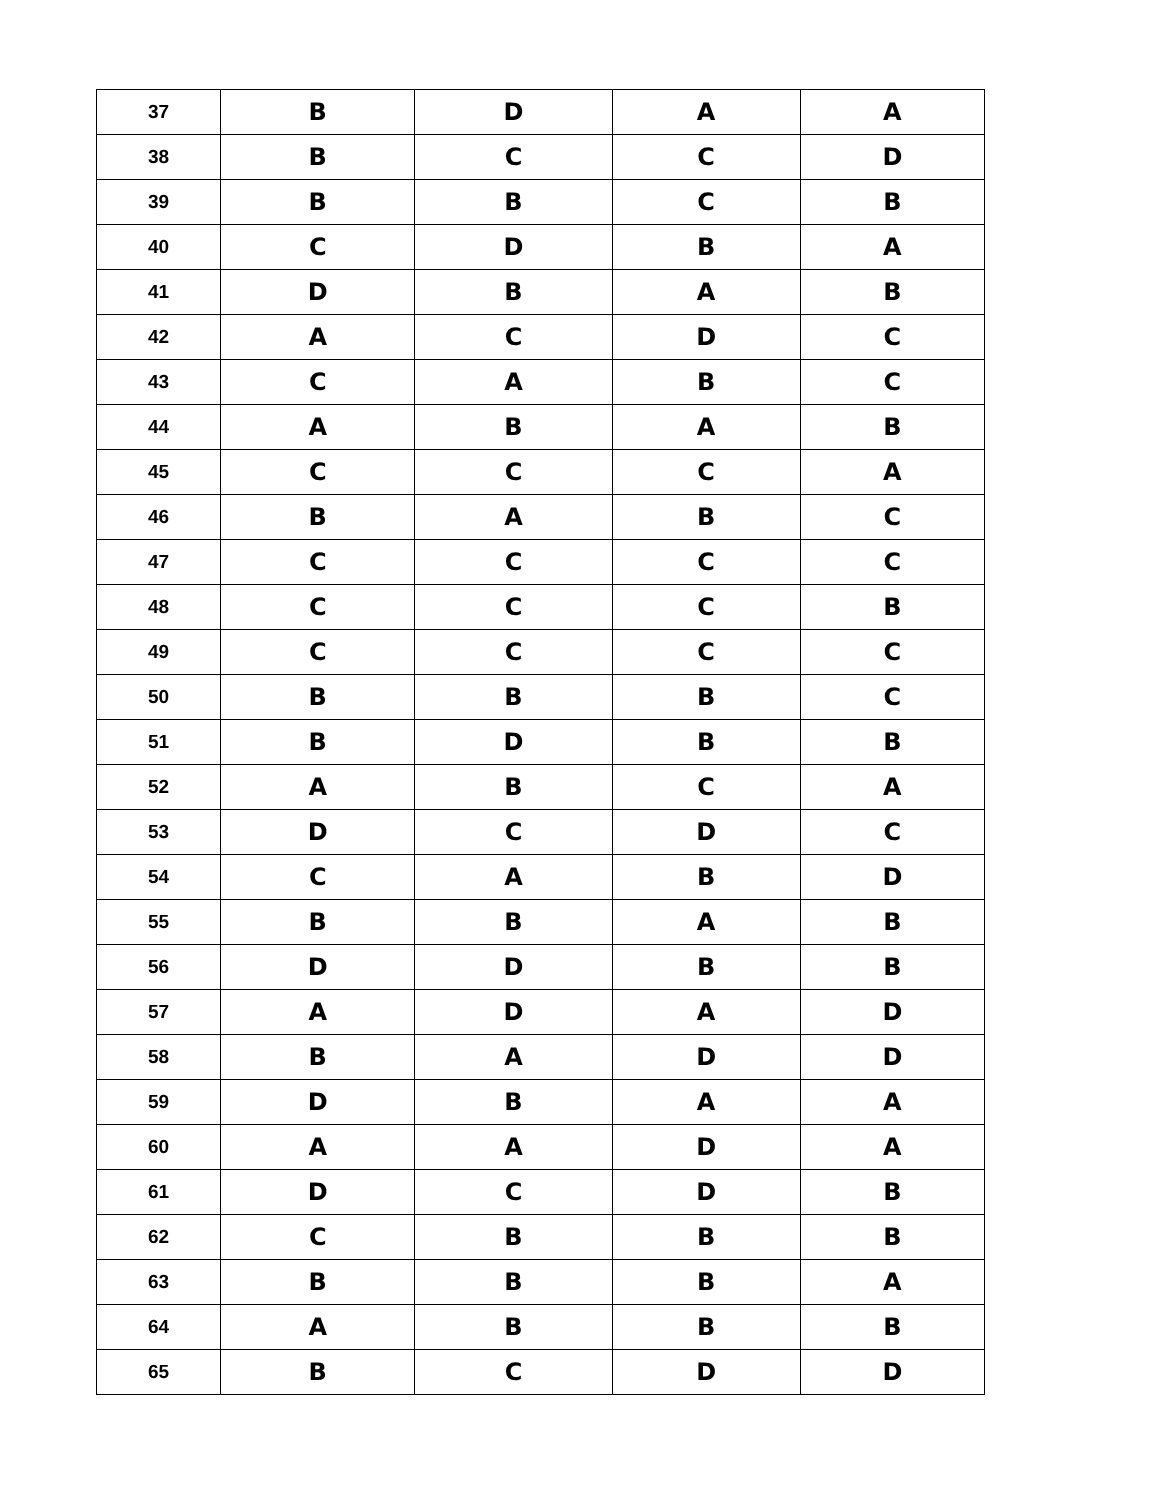| 37 | B | D | A | A |
| 38 | B | C | C | D |
| 39 | B | B | C | B |
| 40 | C | D | B | A |
| 41 | D | B | A | B |
| 42 | A | C | D | C |
| 43 | C | A | B | C |
| 44 | A | B | A | B |
| 45 | C | C | C | A |
| 46 | B | A | B | C |
| 47 | C | C | C | C |
| 48 | C | C | C | B |
| 49 | C | C | C | C |
| 50 | B | B | B | C |
| 51 | B | D | B | B |
| 52 | A | B | C | A |
| 53 | D | C | D | C |
| 54 | C | A | B | D |
| 55 | B | B | A | B |
| 56 | D | D | B | B |
| 57 | A | D | A | D |
| 58 | B | A | D | D |
| 59 | D | B | A | A |
| 60 | A | A | D | A |
| 61 | D | C | D | B |
| 62 | C | B | B | B |
| 63 | B | B | B | A |
| 64 | A | B | B | B |
| 65 | B | C | D | D |